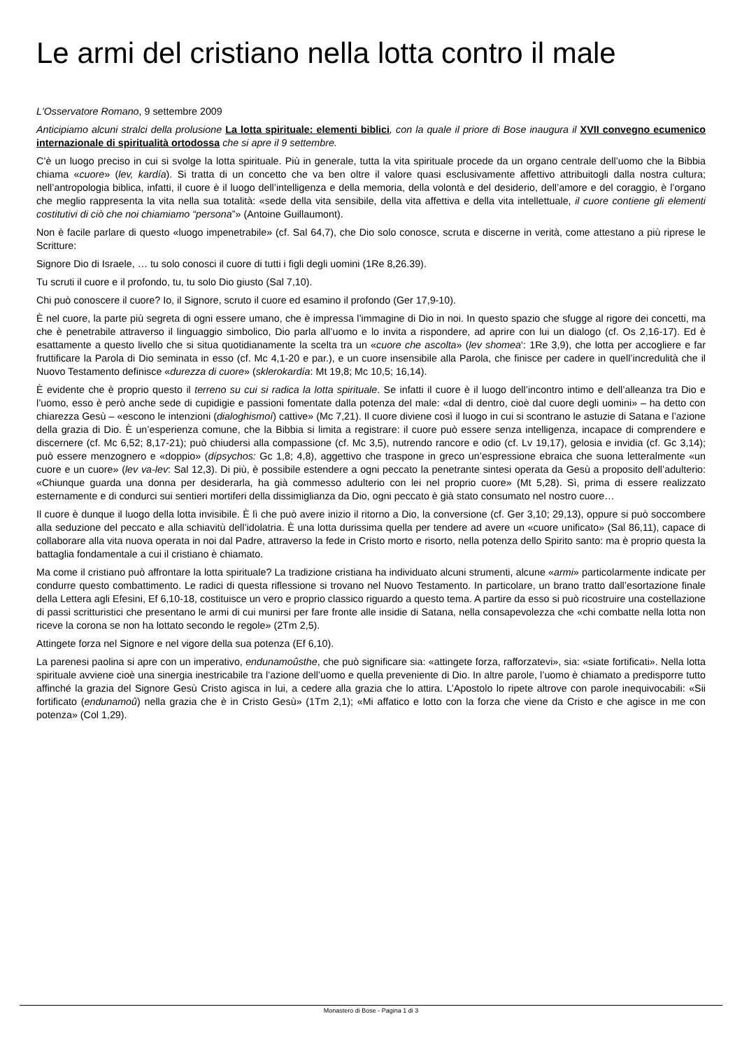Le armi del cristiano nella lotta contro il male
L'Osservatore Romano, 9 settembre 2009
Anticipiamo alcuni stralci della prolusione La lotta spirituale: elementi biblici, con la quale il priore di Bose inaugura il XVII convegno ecumenico internazionale di spiritualità ortodossa che si apre il 9 settembre.
C’è un luogo preciso in cui si svolge la lotta spirituale. Più in generale, tutta la vita spirituale procede da un organo centrale dell’uomo che la Bibbia chiama «cuore» (lev, kardía). Si tratta di un concetto che va ben oltre il valore quasi esclusivamente affettivo attribuitogli dalla nostra cultura; nell’antropologia biblica, infatti, il cuore è il luogo dell’intelligenza e della memoria, della volontà e del desiderio, dell’amore e del coraggio, è l’organo che meglio rappresenta la vita nella sua totalità: «sede della vita sensibile, della vita affettiva e della vita intellettuale, il cuore contiene gli elementi costitutivi di ciò che noi chiamiamo “persona”» (Antoine Guillaumont).
Non è facile parlare di questo «luogo impenetrabile» (cf. Sal 64,7), che Dio solo conosce, scruta e discerne in verità, come attestano a più riprese le Scritture:
Signore Dio di Israele, … tu solo conosci il cuore di tutti i figli degli uomini (1Re 8,26.39).
Tu scruti il cuore e il profondo, tu, tu solo Dio giusto (Sal 7,10).
Chi può conoscere il cuore? Io, il Signore, scruto il cuore ed esamino il profondo (Ger 17,9-10).
È nel cuore, la parte più segreta di ogni essere umano, che è impressa l’immagine di Dio in noi. In questo spazio che sfugge al rigore dei concetti, ma che è penetrabile attraverso il linguaggio simbolico, Dio parla all’uomo e lo invita a rispondere, ad aprire con lui un dialogo (cf. Os 2,16-17). Ed è esattamente a questo livello che si situa quotidianamente la scelta tra un «cuore che ascolta» (lev shomea‘: 1Re 3,9), che lotta per accogliere e far fruttificare la Parola di Dio seminata in esso (cf. Mc 4,1-20 e par.), e un cuore insensibile alla Parola, che finisce per cadere in quell’incredulità che il Nuovo Testamento definisce «durezza di cuore» (sklerokardía: Mt 19,8; Mc 10,5; 16,14).
È evidente che è proprio questo il terreno su cui si radica la lotta spirituale. Se infatti il cuore è il luogo dell’incontro intimo e dell’alleanza tra Dio e l’uomo, esso è però anche sede di cupidigie e passioni fomentate dalla potenza del male: «dal di dentro, cioè dal cuore degli uomini» – ha detto con chiarezza Gesù – «escono le intenzioni (dialoghismoí) cattive» (Mc 7,21). Il cuore diviene così il luogo in cui si scontrano le astuzie di Satana e l’azione della grazia di Dio. È un’esperienza comune, che la Bibbia si limita a registrare: il cuore può essere senza intelligenza, incapace di comprendere e discernere (cf. Mc 6,52; 8,17-21); può chiudersi alla compassione (cf. Mc 3,5), nutrendo rancore e odio (cf. Lv 19,17), gelosia e invidia (cf. Gc 3,14); può essere menzognero e «doppio» (dípsychos: Gc 1,8; 4,8), aggettivo che traspone in greco un’espressione ebraica che suona letteralmente «un cuore e un cuore» (lev va-lev: Sal 12,3). Di più, è possibile estendere a ogni peccato la penetrante sintesi operata da Gesù a proposito dell’adulterio: «Chiunque guarda una donna per desiderarla, ha già commesso adulterio con lei nel proprio cuore» (Mt 5,28). Sì, prima di essere realizzato esternamente e di condurci sui sentieri mortiferi della dissimiglianza da Dio, ogni peccato è già stato consumato nel nostro cuore…
Il cuore è dunque il luogo della lotta invisibile. È lì che può avere inizio il ritorno a Dio, la conversione (cf. Ger 3,10; 29,13), oppure si può soccombere alla seduzione del peccato e alla schiavitù dell’idolatria. È una lotta durissima quella per tendere ad avere un «cuore unificato» (Sal 86,11), capace di collaborare alla vita nuova operata in noi dal Padre, attraverso la fede in Cristo morto e risorto, nella potenza dello Spirito santo: ma è proprio questa la battaglia fondamentale a cui il cristiano è chiamato.
Ma come il cristiano può affrontare la lotta spirituale? La tradizione cristiana ha individuato alcuni strumenti, alcune «armi» particolarmente indicate per condurre questo combattimento. Le radici di questa riflessione si trovano nel Nuovo Testamento. In particolare, un brano tratto dall’esortazione finale della Lettera agli Efesini, Ef 6,10-18, costituisce un vero e proprio classico riguardo a questo tema. A partire da esso si può ricostruire una costellazione di passi scritturistici che presentano le armi di cui munirsi per fare fronte alle insidie di Satana, nella consapevolezza che «chi combatte nella lotta non riceve la corona se non ha lottato secondo le regole» (2Tm 2,5).
Attingete forza nel Signore e nel vigore della sua potenza (Ef 6,10).
La parenesi paolina si apre con un imperativo, endunamoûsthe, che può significare sia: «attingete forza, rafforzatevi», sia: «siate fortificati». Nella lotta spirituale avviene cioè una sinergia inestricabile tra l’azione dell’uomo e quella preveniente di Dio. In altre parole, l’uomo è chiamato a predisporre tutto affinché la grazia del Signore Gesù Cristo agisca in lui, a cedere alla grazia che lo attira. L’Apostolo lo ripete altrove con parole inequivocabili: «Sii fortificato (endunamoû) nella grazia che è in Cristo Gesù» (1Tm 2,1); «Mi affatico e lotto con la forza che viene da Cristo e che agisce in me con potenza» (Col 1,29).
Monastero di Bose - Pagina 1 di 3